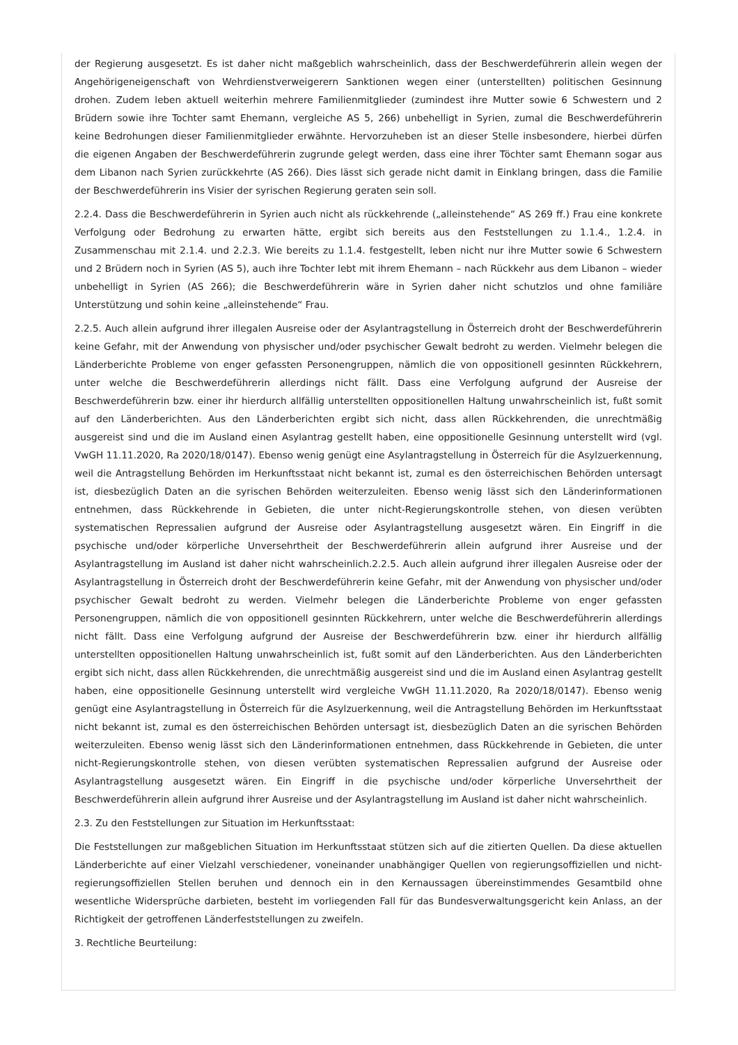der Regierung ausgesetzt. Es ist daher nicht maßgeblich wahrscheinlich, dass der Beschwerdeführerin allein wegen der Angehörigeneigenschaft von Wehrdienstverweigerern Sanktionen wegen einer (unterstellten) politischen Gesinnung drohen. Zudem leben aktuell weiterhin mehrere Familienmitglieder (zumindest ihre Mutter sowie 6 Schwestern und 2 Brüdern sowie ihre Tochter samt Ehemann, vergleiche AS 5, 266) unbehelligt in Syrien, zumal die Beschwerdeführerin keine Bedrohungen dieser Familienmitglieder erwähnte. Hervorzuheben ist an dieser Stelle insbesondere, hierbei dürfen die eigenen Angaben der Beschwerdeführerin zugrunde gelegt werden, dass eine ihrer Töchter samt Ehemann sogar aus dem Libanon nach Syrien zurückkehrte (AS 266). Dies lässt sich gerade nicht damit in Einklang bringen, dass die Familie der Beschwerdeführerin ins Visier der syrischen Regierung geraten sein soll.
2.2.4. Dass die Beschwerdeführerin in Syrien auch nicht als rückkehrende („alleinstehende“ AS 269 ff.) Frau eine konkrete Verfolgung oder Bedrohung zu erwarten hätte, ergibt sich bereits aus den Feststellungen zu 1.1.4., 1.2.4. in Zusammenschau mit 2.1.4. und 2.2.3. Wie bereits zu 1.1.4. festgestellt, leben nicht nur ihre Mutter sowie 6 Schwestern und 2 Brüdern noch in Syrien (AS 5), auch ihre Tochter lebt mit ihrem Ehemann – nach Rückkehr aus dem Libanon – wieder unbehelligt in Syrien (AS 266); die Beschwerdeführerin wäre in Syrien daher nicht schutzlos und ohne familiäre Unterstützung und sohin keine „alleinstehende“ Frau.
2.2.5. Auch allein aufgrund ihrer illegalen Ausreise oder der Asylantragstellung in Österreich droht der Beschwerdeführerin keine Gefahr, mit der Anwendung von physischer und/oder psychischer Gewalt bedroht zu werden. Vielmehr belegen die Länderberichte Probleme von enger gefassten Personengruppen, nämlich die von oppositionell gesinnten Rückkehrern, unter welche die Beschwerdeführerin allerdings nicht fällt. Dass eine Verfolgung aufgrund der Ausreise der Beschwerdeführerin bzw. einer ihr hierdurch allfällig unterstellten oppositionellen Haltung unwahrscheinlich ist, fußt somit auf den Länderberichten. Aus den Länderberichten ergibt sich nicht, dass allen Rückkehrenden, die unrechtmäßig ausgereist sind und die im Ausland einen Asylantrag gestellt haben, eine oppositionelle Gesinnung unterstellt wird (vgl. VwGH 11.11.2020, Ra 2020/18/0147). Ebenso wenig genügt eine Asylantragstellung in Österreich für die Asylzuerkennung, weil die Antragstellung Behörden im Herkunftsstaat nicht bekannt ist, zumal es den österreichischen Behörden untersagt ist, diesbezüglich Daten an die syrischen Behörden weiterzuleiten. Ebenso wenig lässt sich den Länderinformationen entnehmen, dass Rückkehrende in Gebieten, die unter nicht-Regierungskontrolle stehen, von diesen verübten systematischen Repressalien aufgrund der Ausreise oder Asylantragstellung ausgesetzt wären. Ein Eingriff in die psychische und/oder körperliche Unversehrtheit der Beschwerdeführerin allein aufgrund ihrer Ausreise und der Asylantragstellung im Ausland ist daher nicht wahrscheinlich.2.2.5. Auch allein aufgrund ihrer illegalen Ausreise oder der Asylantragstellung in Österreich droht der Beschwerdeführerin keine Gefahr, mit der Anwendung von physischer und/oder psychischer Gewalt bedroht zu werden. Vielmehr belegen die Länderberichte Probleme von enger gefassten Personengruppen, nämlich die von oppositionell gesinnten Rückkehrern, unter welche die Beschwerdeführerin allerdings nicht fällt. Dass eine Verfolgung aufgrund der Ausreise der Beschwerdeführerin bzw. einer ihr hierdurch allfällig unterstellten oppositionellen Haltung unwahrscheinlich ist, fußt somit auf den Länderberichten. Aus den Länderberichten ergibt sich nicht, dass allen Rückkehrenden, die unrechtmäßig ausgereist sind und die im Ausland einen Asylantrag gestellt haben, eine oppositionelle Gesinnung unterstellt wird vergleiche VwGH 11.11.2020, Ra 2020/18/0147). Ebenso wenig genügt eine Asylantragstellung in Österreich für die Asylzuerkennung, weil die Antragstellung Behörden im Herkunftsstaat nicht bekannt ist, zumal es den österreichischen Behörden untersagt ist, diesbezüglich Daten an die syrischen Behörden weiterzuleiten. Ebenso wenig lässt sich den Länderinformationen entnehmen, dass Rückkehrende in Gebieten, die unter nicht-Regierungskontrolle stehen, von diesen verübten systematischen Repressalien aufgrund der Ausreise oder Asylantragstellung ausgesetzt wären. Ein Eingriff in die psychische und/oder körperliche Unversehrtheit der Beschwerdeführerin allein aufgrund ihrer Ausreise und der Asylantragstellung im Ausland ist daher nicht wahrscheinlich.
2.3. Zu den Feststellungen zur Situation im Herkunftsstaat:
Die Feststellungen zur maßgeblichen Situation im Herkunftsstaat stützen sich auf die zitierten Quellen. Da diese aktuellen Länderberichte auf einer Vielzahl verschiedener, voneinander unabhängiger Quellen von regierungsoffiziellen und nicht-regierungsoffiziellen Stellen beruhen und dennoch ein in den Kernaussagen übereinstimmendes Gesamtbild ohne wesentliche Widersprüche darbieten, besteht im vorliegenden Fall für das Bundesverwaltungsgericht kein Anlass, an der Richtigkeit der getroffenen Länderfeststellungen zu zweifeln.
3. Rechtliche Beurteilung: